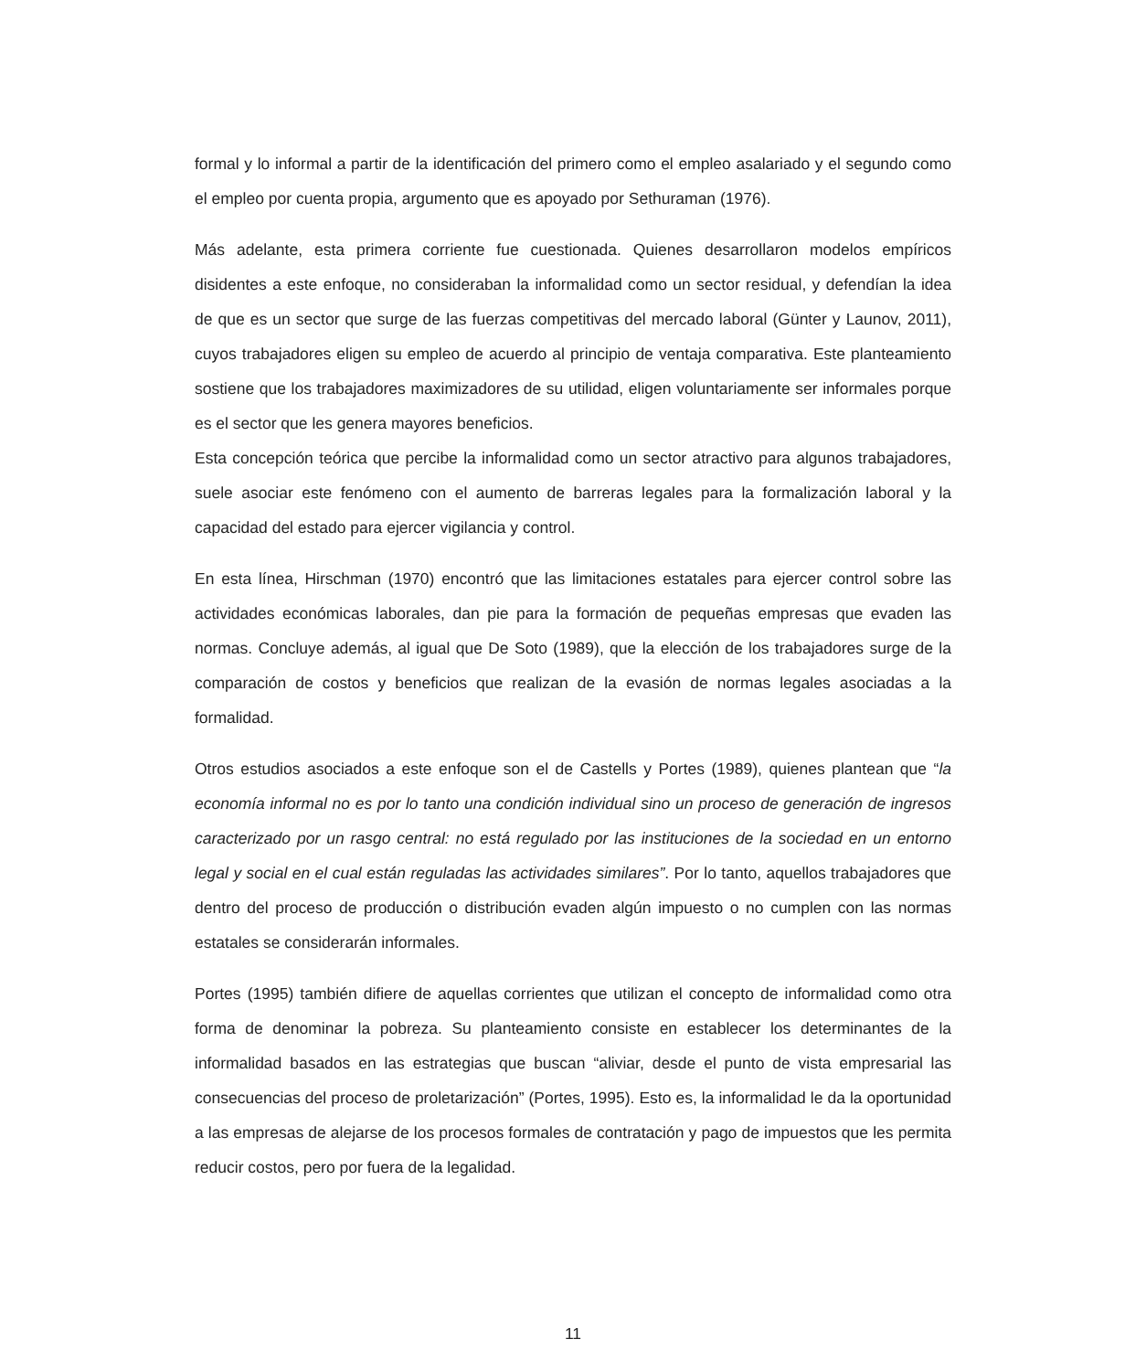formal y lo informal a partir de la identificación del primero como el empleo asalariado y el segundo como el empleo por cuenta propia, argumento que es apoyado por Sethuraman (1976).
Más adelante, esta primera corriente fue cuestionada. Quienes desarrollaron modelos empíricos disidentes a este enfoque, no consideraban la informalidad como un sector residual, y defendían la idea de que es un sector que surge de las fuerzas competitivas del mercado laboral (Günter y Launov, 2011), cuyos trabajadores eligen su empleo de acuerdo al principio de ventaja comparativa. Este planteamiento sostiene que los trabajadores maximizadores de su utilidad, eligen voluntariamente ser informales porque es el sector que les genera mayores beneficios.
Esta concepción teórica que percibe la informalidad como un sector atractivo para algunos trabajadores, suele asociar este fenómeno con el aumento de barreras legales para la formalización laboral y la capacidad del estado para ejercer vigilancia y control.
En esta línea, Hirschman (1970) encontró que las limitaciones estatales para ejercer control sobre las actividades económicas laborales, dan pie para la formación de pequeñas empresas que evaden las normas. Concluye además, al igual que De Soto (1989), que la elección de los trabajadores surge de la comparación de costos y beneficios que realizan de la evasión de normas legales asociadas a la formalidad.
Otros estudios asociados a este enfoque son el de Castells y Portes (1989), quienes plantean que “la economía informal no es por lo tanto una condición individual sino un proceso de generación de ingresos caracterizado por un rasgo central: no está regulado por las instituciones de la sociedad en un entorno legal y social en el cual están reguladas las actividades similares”. Por lo tanto, aquellos trabajadores que dentro del proceso de producción o distribución evaden algún impuesto o no cumplen con las normas estatales se considerarán informales.
Portes (1995) también difiere de aquellas corrientes que utilizan el concepto de informalidad como otra forma de denominar la pobreza. Su planteamiento consiste en establecer los determinantes de la informalidad basados en las estrategias que buscan “aliviar, desde el punto de vista empresarial las consecuencias del proceso de proletarización” (Portes, 1995). Esto es, la informalidad le da la oportunidad a las empresas de alejarse de los procesos formales de contratación y pago de impuestos que les permita reducir costos, pero por fuera de la legalidad.
11